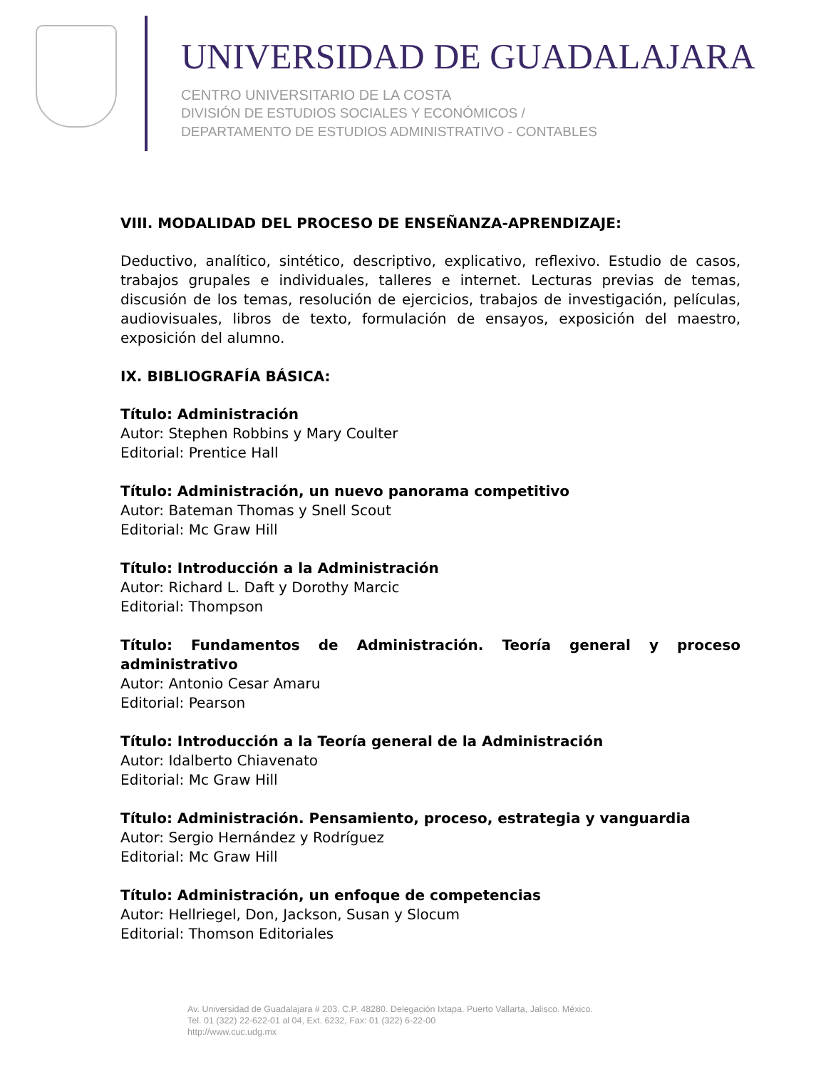UNIVERSIDAD DE GUADALAJARA
CENTRO UNIVERSITARIO DE LA COSTA
DIVISIÓN DE ESTUDIOS SOCIALES Y ECONÓMICOS /
DEPARTAMENTO DE ESTUDIOS ADMINISTRATIVO - CONTABLES
VIII. MODALIDAD DEL PROCESO DE ENSEÑANZA-APRENDIZAJE:
Deductivo, analítico, sintético, descriptivo, explicativo, reflexivo. Estudio de casos, trabajos grupales e individuales, talleres e internet. Lecturas previas de temas, discusión de los temas, resolución de ejercicios, trabajos de investigación, películas, audiovisuales, libros de texto, formulación de ensayos, exposición del maestro, exposición del alumno.
IX. BIBLIOGRAFÍA BÁSICA:
Título: Administración
Autor: Stephen Robbins y Mary Coulter
Editorial: Prentice Hall
Título: Administración, un nuevo panorama competitivo
Autor: Bateman Thomas y Snell Scout
Editorial: Mc Graw Hill
Título: Introducción a la Administración
Autor: Richard L. Daft y Dorothy Marcic
Editorial: Thompson
Título: Fundamentos de Administración. Teoría general y proceso administrativo
Autor: Antonio Cesar Amaru
Editorial: Pearson
Título: Introducción a la Teoría general de la Administración
Autor: Idalberto Chiavenato
Editorial: Mc Graw Hill
Título: Administración. Pensamiento, proceso, estrategia y vanguardia
Autor: Sergio Hernández y Rodríguez
Editorial: Mc Graw Hill
Título: Administración, un enfoque de competencias
Autor: Hellriegel, Don, Jackson, Susan y Slocum
Editorial: Thomson Editoriales
Av. Universidad de Guadalajara # 203. C.P. 48280. Delegación Ixtapa. Puerto Vallarta, Jalisco. México.
Tel. 01 (322) 22-622-01 al 04, Ext. 6232, Fax: 01 (322) 6-22-00
http://www.cuc.udg.mx